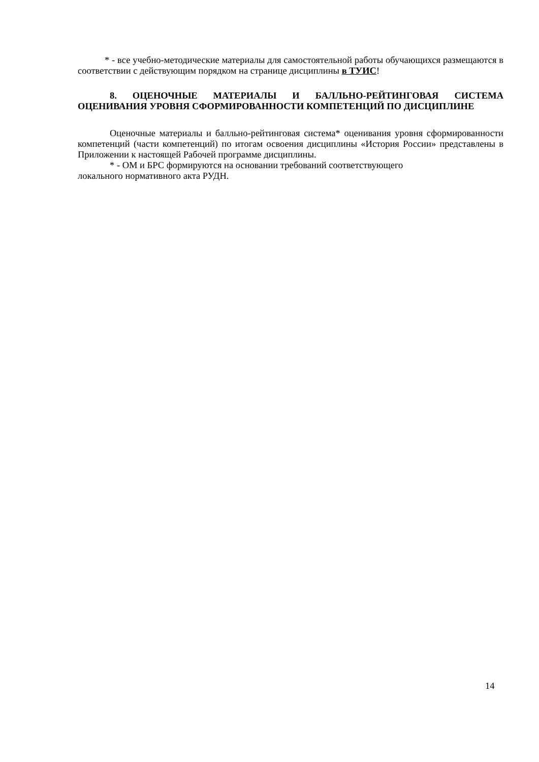* - все учебно-методические материалы для самостоятельной работы обучающихся размещаются в соответствии с действующим порядком на странице дисциплины в ТУИС!
8. ОЦЕНОЧНЫЕ МАТЕРИАЛЫ И БАЛЛЬНО-РЕЙТИНГОВАЯ СИСТЕМА ОЦЕНИВАНИЯ УРОВНЯ СФОРМИРОВАННОСТИ КОМПЕТЕНЦИЙ ПО ДИСЦИПЛИНЕ
Оценочные материалы и балльно-рейтинговая система* оценивания уровня сформированности компетенций (части компетенций) по итогам освоения дисциплины «История России» представлены в Приложении к настоящей Рабочей программе дисциплины.
* - ОМ и БРС формируются на основании требований соответствующего
локального нормативного акта РУДН.
14